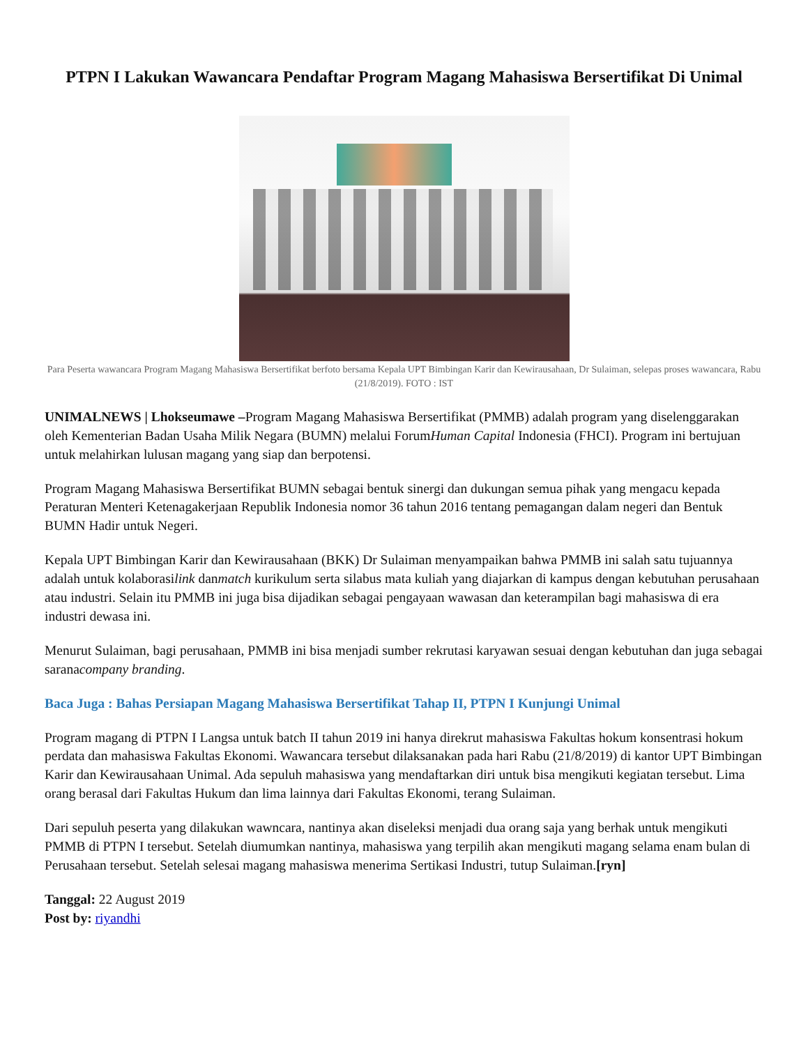PTPN I Lakukan Wawancara Pendaftar Program Magang Mahasiswa Bersertifikat Di Unimal
Para Peserta wawancara Program Magang Mahasiswa Bersertifikat berfoto bersama Kepala UPT Bimbingan Karir dan Kewirausahaan, Dr Sulaiman, selepas proses wawancara, Rabu (21/8/2019). FOTO : IST
UNIMALNEWS | Lhokseumawe –Program Magang Mahasiswa Bersertifikat (PMMB) adalah program yang diselenggarakan oleh Kementerian Badan Usaha Milik Negara (BUMN) melalui ForumHuman Capital Indonesia (FHCI). Program ini bertujuan untuk melahirkan lulusan magang yang siap dan berpotensi.
Program Magang Mahasiswa Bersertifikat BUMN sebagai bentuk sinergi dan dukungan semua pihak yang mengacu kepada Peraturan Menteri Ketenagakerjaan Republik Indonesia nomor 36 tahun 2016 tentang pemagangan dalam negeri dan Bentuk BUMN Hadir untuk Negeri.
Kepala UPT Bimbingan Karir dan Kewirausahaan (BKK) Dr Sulaiman menyampaikan bahwa PMMB ini salah satu tujuannya adalah untuk kolaborasilink danmatch kurikulum serta silabus mata kuliah yang diajarkan di kampus dengan kebutuhan perusahaan atau industri. Selain itu PMMB ini juga bisa dijadikan sebagai pengayaan wawasan dan keterampilan bagi mahasiswa di era industri dewasa ini.
Menurut Sulaiman, bagi perusahaan, PMMB ini bisa menjadi sumber rekrutasi karyawan sesuai dengan kebutuhan dan juga sebagai saranacompany branding.
Baca Juga : Bahas Persiapan Magang Mahasiswa Bersertifikat Tahap II, PTPN I Kunjungi Unimal
Program magang di PTPN I Langsa untuk batch II tahun 2019 ini hanya direkrut mahasiswa Fakultas hokum konsentrasi hokum perdata dan mahasiswa Fakultas Ekonomi. Wawancara tersebut dilaksanakan pada hari Rabu (21/8/2019) di kantor UPT Bimbingan Karir dan Kewirausahaan Unimal. Ada sepuluh mahasiswa yang mendaftarkan diri untuk bisa mengikuti kegiatan tersebut. Lima orang berasal dari Fakultas Hukum dan lima lainnya dari Fakultas Ekonomi, terang Sulaiman.
Dari sepuluh peserta yang dilakukan wawncara, nantinya akan diseleksi menjadi dua orang saja yang berhak untuk mengikuti PMMB di PTPN I tersebut. Setelah diumumkan nantinya, mahasiswa yang terpilih akan mengikuti magang selama enam bulan di Perusahaan tersebut. Setelah selesai magang mahasiswa menerima Sertikasi Industri, tutup Sulaiman.[ryn]
Tanggal: 22 August 2019
Post by: riyandhi